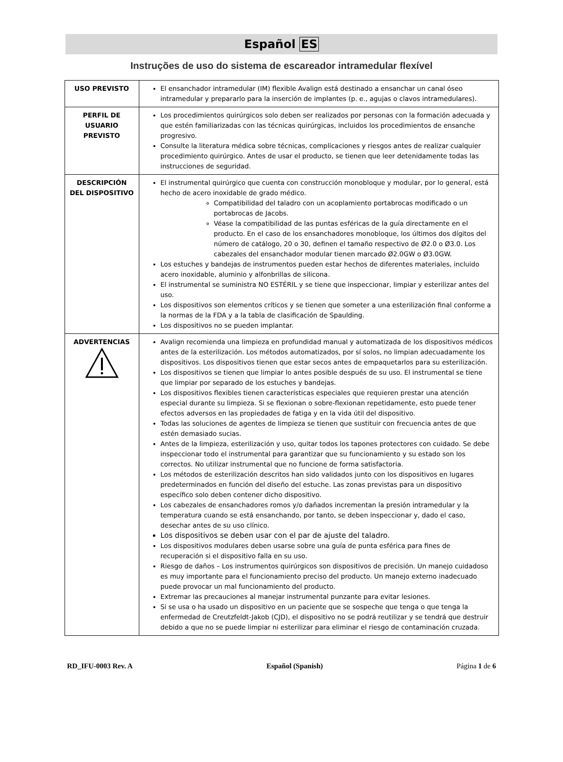Español ES
Instruções de uso do sistema de escareador intramedular flexível
| USO PREVISTO | El ensanchador intramedular (IM) flexible Avalign está destinado a ensanchar un canal óseo intramedular y prepararlo para la inserción de implantes (p. e., agujas o clavos intramedulares). |
| PERFIL DE USUARIO PREVISTO | Los procedimientos quirúrgicos solo deben ser realizados por personas con la formación adecuada y que estén familiarizadas con las técnicas quirúrgicas, incluidos los procedimientos de ensanche progresivo. Consulte la literatura médica sobre técnicas, complicaciones y riesgos antes de realizar cualquier procedimiento quirúrgico. Antes de usar el producto, se tienen que leer detenidamente todas las instrucciones de seguridad. |
| DESCRIPCIÓN DEL DISPOSITIVO | El instrumental quirúrgico que cuenta con construcción monobloque y modular, por lo general, está hecho de acero inoxidable de grado médico. Compatibilidad del taladro con un acoplamiento portabrocas modificado o un portabrocas de Jacobs. Véase la compatibilidad de las puntas esféricas de la guía directamente en el producto. En el caso de los ensanchadores monobloque, los últimos dos dígitos del número de catálogo, 20 o 30, definen el tamaño respectivo de Ø2.0 o Ø3.0. Los cabezales del ensanchador modular tienen marcado Ø2.0GW o Ø3.0GW. Los estuches y bandejas de instrumentos pueden estar hechos de diferentes materiales, incluido acero inoxidable, aluminio y alfonbrillas de silicona. El instrumental se suministra NO ESTÉRIL y se tiene que inspeccionar, limpiar y esterilizar antes del uso. Los dispositivos son elementos críticos y se tienen que someter a una esterilización final conforme a la normas de la FDA y a la tabla de clasificación de Spaulding. Los dispositivos no se pueden implantar. |
| ADVERTENCIAS | Avalign recomienda una limpieza en profundidad manual y automatizada de los dispositivos médicos antes de la esterilización. Los métodos automatizados, por sí solos, no limpian adecuadamente los dispositivos. Los dispositivos tienen que estar secos antes de empaquetarlos para su esterilización. Los dispositivos se tienen que limpiar lo antes posible después de su uso. El instrumental se tiene que limpiar por separado de los estuches y bandejas. Los dispositivos flexibles tienen características especiales que requieren prestar una atención especial durante su limpieza. Si se flexionan o sobre-flexionan repetidamente, esto puede tener efectos adversos en las propiedades de fatiga y en la vida útil del dispositivo. Todas las soluciones de agentes de limpieza se tienen que sustituir con frecuencia antes de que estén demasiado sucias. Antes de la limpieza, esterilización y uso, quitar todos los tapones protectores con cuidado. Se debe inspeccionar todo el instrumental para garantizar que su funcionamiento y su estado son los correctos. No utilizar instrumental que no funcione de forma satisfactoria. Los métodos de esterilización descritos han sido validados junto con los dispositivos en lugares predeterminados en función del diseño del estuche. Las zonas previstas para un dispositivo específico solo deben contener dicho dispositivo. Los cabezales de ensanchadores romos y/o dañados incrementan la presión intramedular y la temperatura cuando se está ensanchando, por tanto, se deben inspeccionar y, dado el caso, desechar antes de su uso clínico. Los dispositivos se deben usar con el par de ajuste del taladro. Los dispositivos modulares deben usarse sobre una guía de punta esférica para fines de recuperación si el dispositivo falla en su uso. Riesgo de daños – Los instrumentos quirúrgicos son dispositivos de precisión. Un manejo cuidadoso es muy importante para el funcionamiento preciso del producto. Un manejo externo inadecuado puede provocar un mal funcionamiento del producto. Extremar las precauciones al manejar instrumental punzante para evitar lesiones. Si se usa o ha usado un dispositivo en un paciente que se sospeche que tenga o que tenga la enfermedad de Creutzfeldt-Jakob (CJD), el dispositivo no se podrá reutilizar y se tendrá que destruir debido a que no se puede limpiar ni esterilizar para eliminar el riesgo de contaminación cruzada. |
RD_IFU-0003 Rev. A Español (Spanish) Página 1 de 6